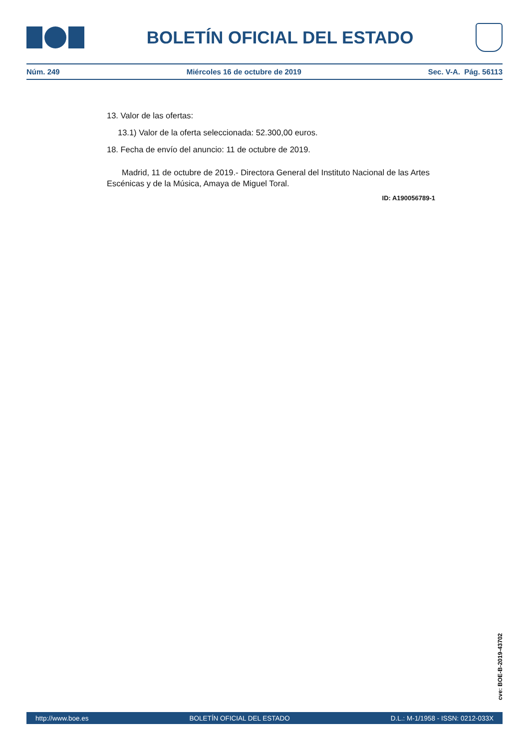BOLETÍN OFICIAL DEL ESTADO
Núm. 249 Miércoles 16 de octubre de 2019 Sec. V-A. Pág. 56113
13. Valor de las ofertas:
13.1) Valor de la oferta seleccionada: 52.300,00 euros.
18. Fecha de envío del anuncio: 11 de octubre de 2019.
Madrid, 11 de octubre de 2019.- Directora General del Instituto Nacional de las Artes Escénicas y de la Música, Amaya de Miguel Toral.
ID: A190056789-1
cve: BOE-B-2019-43702
http://www.boe.es BOLETÍN OFICIAL DEL ESTADO D.L.: M-1/1958 - ISSN: 0212-033X